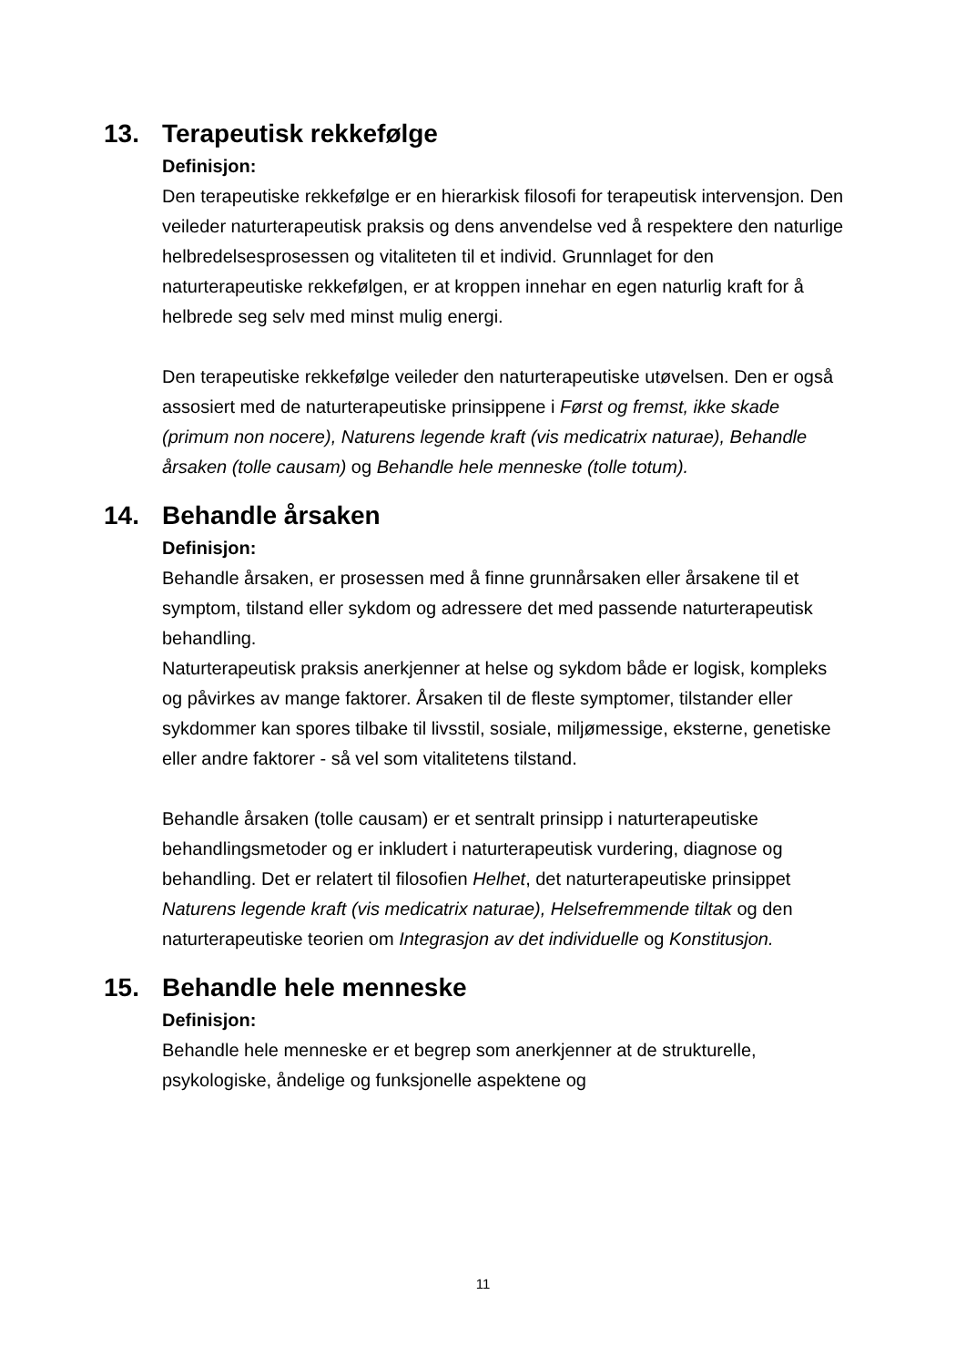13. Terapeutisk rekkefølge
Definisjon:
Den terapeutiske rekkefølge er en hierarkisk filosofi for terapeutisk intervensjon. Den veileder naturterapeutisk praksis og dens anvendelse ved å respektere den naturlige helbredelsesprosessen og vitaliteten til et individ. Grunnlaget for den naturterapeutiske rekkefølgen, er at kroppen innehar en egen naturlig kraft for å helbrede seg selv med minst mulig energi.
Den terapeutiske rekkefølge veileder den naturterapeutiske utøvelsen. Den er også assosiert med de naturterapeutiske prinsippene i Først og fremst, ikke skade (primum non nocere), Naturens legende kraft (vis medicatrix naturae), Behandle årsaken (tolle causam) og Behandle hele menneske (tolle totum).
14. Behandle årsaken
Definisjon:
Behandle årsaken, er prosessen med å finne grunnårsaken eller årsakene til et symptom, tilstand eller sykdom og adressere det med passende naturterapeutisk behandling.
Naturterapeutisk praksis anerkjenner at helse og sykdom både er logisk, kompleks og påvirkes av mange faktorer. Årsaken til de fleste symptomer, tilstander eller sykdommer kan spores tilbake til livsstil, sosiale, miljømessige, eksterne, genetiske eller andre faktorer - så vel som vitalitetens tilstand.
Behandle årsaken (tolle causam) er et sentralt prinsipp i naturterapeutiske behandlingsmetoder og er inkludert i naturterapeutisk vurdering, diagnose og behandling. Det er relatert til filosofien Helhet, det naturterapeutiske prinsippet Naturens legende kraft (vis medicatrix naturae), Helsefremmende tiltak og den naturterapeutiske teorien om Integrasjon av det individuelle og Konstitusjon.
15. Behandle hele menneske
Definisjon:
Behandle hele menneske er et begrep som anerkjenner at de strukturelle, psykologiske, åndelige og funksjonelle aspektene og
11